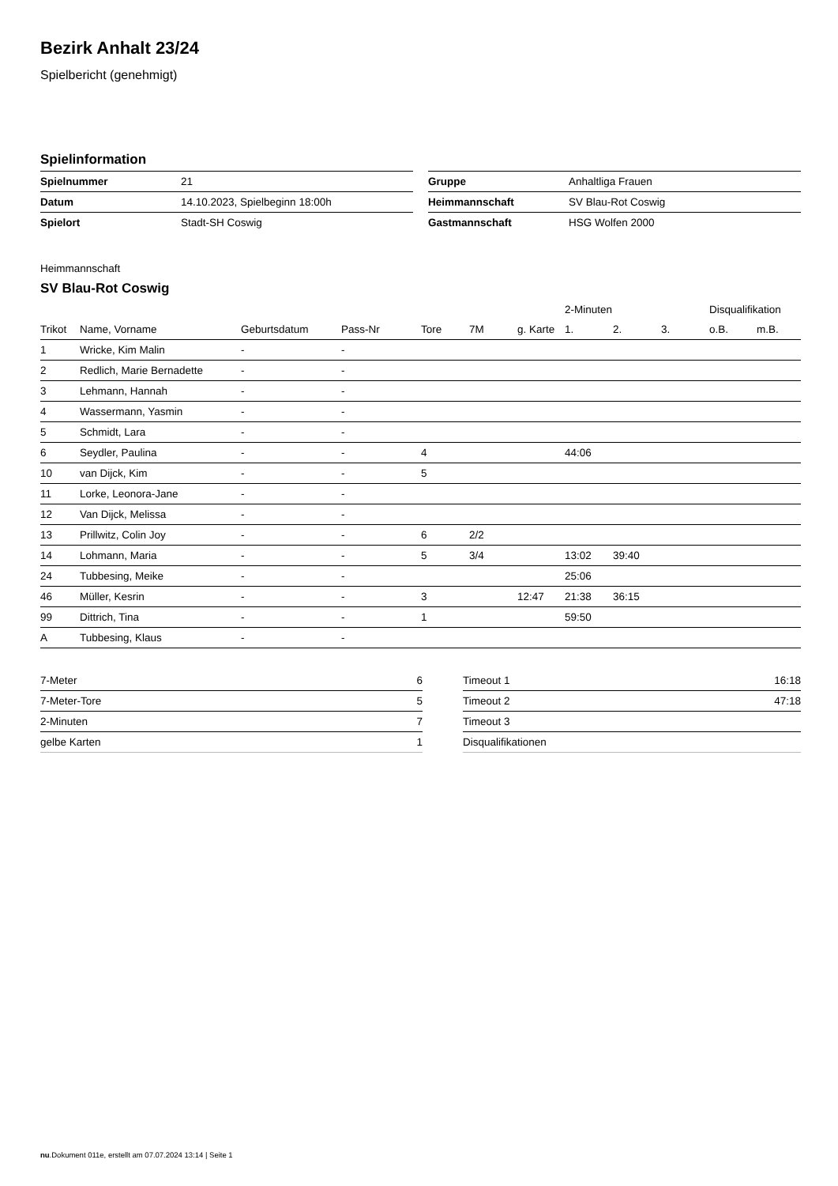Bezirk Anhalt 23/24
Spielbericht (genehmigt)
Spielinformation
| Spielnummer | 21 |
| Datum | 14.10.2023, Spielbeginn 18:00h |
| Spielort | Stadt-SH Coswig |
| Gruppe | Anhaltliga Frauen |
| Heimmannschaft | SV Blau-Rot Coswig |
| Gastmannschaft | HSG Wolfen 2000 |
Heimmannschaft
SV Blau-Rot Coswig
| | | | | | | | 2-Minuten | | | Disqualifikation | |
| --- | --- | --- | --- | --- | --- | --- | --- | --- | --- | --- | --- |
| Trikot | Name, Vorname | Geburtsdatum | Pass-Nr | Tore | 7M | g. Karte | 1. | 2. | 3. | o.B. | m.B. |
| 1 | Wricke, Kim Malin | - | - | | | | | | | | |
| 2 | Redlich, Marie Bernadette | - | - | | | | | | | | |
| 3 | Lehmann, Hannah | - | - | | | | | | | | |
| 4 | Wassermann, Yasmin | - | - | | | | | | | | |
| 5 | Schmidt, Lara | - | - | | | | | | | | |
| 6 | Seydler, Paulina | - | - | 4 | | | 44:06 | | | | |
| 10 | van Dijck, Kim | - | - | 5 | | | | | | | |
| 11 | Lorke, Leonora-Jane | - | - | | | | | | | | |
| 12 | Van Dijck, Melissa | - | - | | | | | | | | |
| 13 | Prillwitz, Colin Joy | - | - | 6 | 2/2 | | | | | | |
| 14 | Lohmann, Maria | - | - | 5 | 3/4 | | 13:02 | 39:40 | | | |
| 24 | Tubbesing, Meike | - | - | | | | 25:06 | | | | |
| 46 | Müller, Kesrin | - | - | 3 | | 12:47 | 21:38 | 36:15 | | | |
| 99 | Dittrich, Tina | - | - | 1 | | | 59:50 | | | | |
| A | Tubbesing, Klaus | - | - | | | | | | | | |
| 7-Meter | 6 |
| 7-Meter-Tore | 5 |
| 2-Minuten | 7 |
| gelbe Karten | 1 |
| Timeout 1 | 16:18 |
| Timeout 2 | 47:18 |
| Timeout 3 | |
| Disqualifikationen | |
nu.Dokument 011e, erstellt am 07.07.2024 13:14 | Seite 1